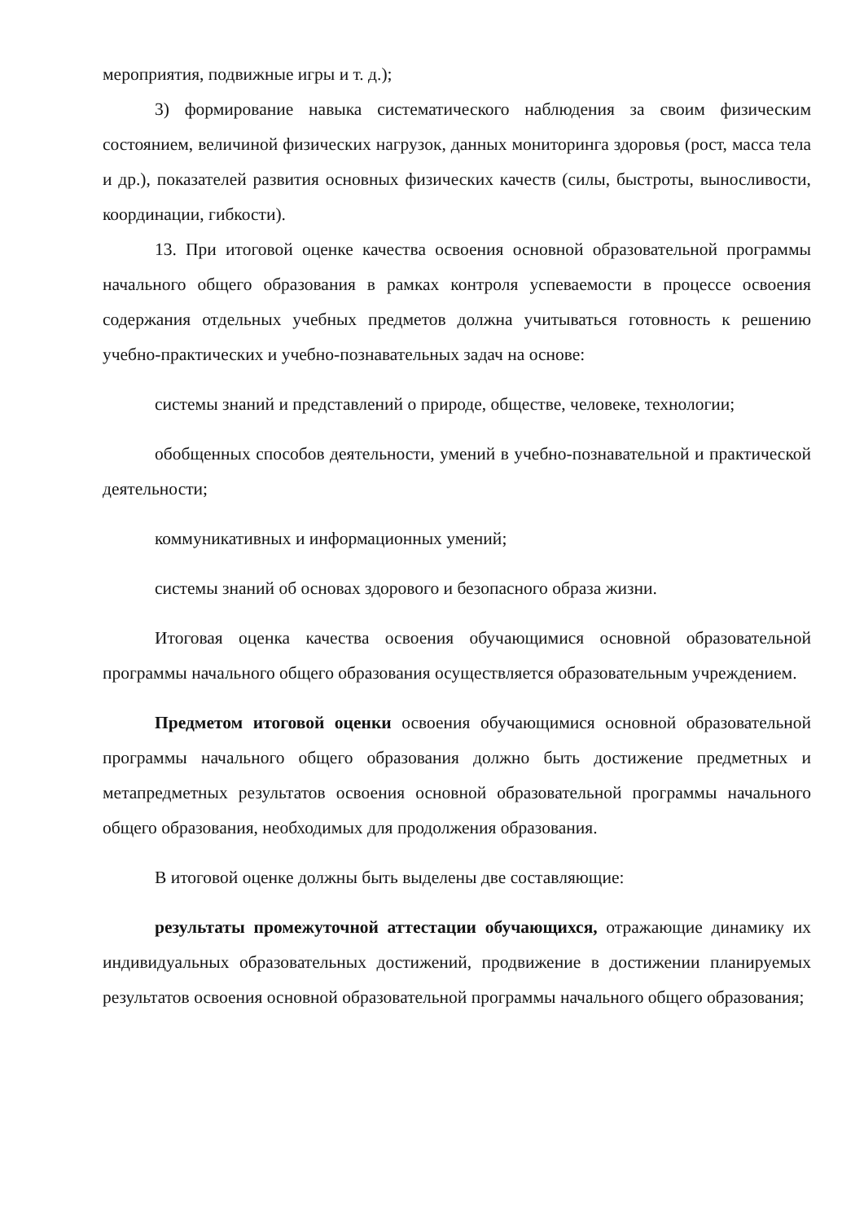мероприятия, подвижные игры и т. д.);
3) формирование навыка систематического наблюдения за своим физическим состоянием, величиной физических нагрузок, данных мониторинга здоровья (рост, масса тела и др.), показателей развития основных физических качеств (силы, быстроты, выносливости, координации, гибкости).
13. При итоговой оценке качества освоения основной образовательной программы начального общего образования в рамках контроля успеваемости в процессе освоения содержания отдельных учебных предметов должна учитываться готовность к решению учебно-практических и учебно-познавательных задач на основе:
системы знаний и представлений о природе, обществе, человеке, технологии;
обобщенных способов деятельности, умений в учебно-познавательной и практической деятельности;
коммуникативных и информационных умений;
системы знаний об основах здорового и безопасного образа жизни.
Итоговая оценка качества освоения обучающимися основной образовательной программы начального общего образования осуществляется образовательным учреждением.
Предметом итоговой оценки освоения обучающимися основной образовательной программы начального общего образования должно быть достижение предметных и метапредметных результатов освоения основной образовательной программы начального общего образования, необходимых для продолжения образования.
В итоговой оценке должны быть выделены две составляющие:
результаты промежуточной аттестации обучающихся, отражающие динамику их индивидуальных образовательных достижений, продвижение в достижении планируемых результатов освоения основной образовательной программы начального общего образования;